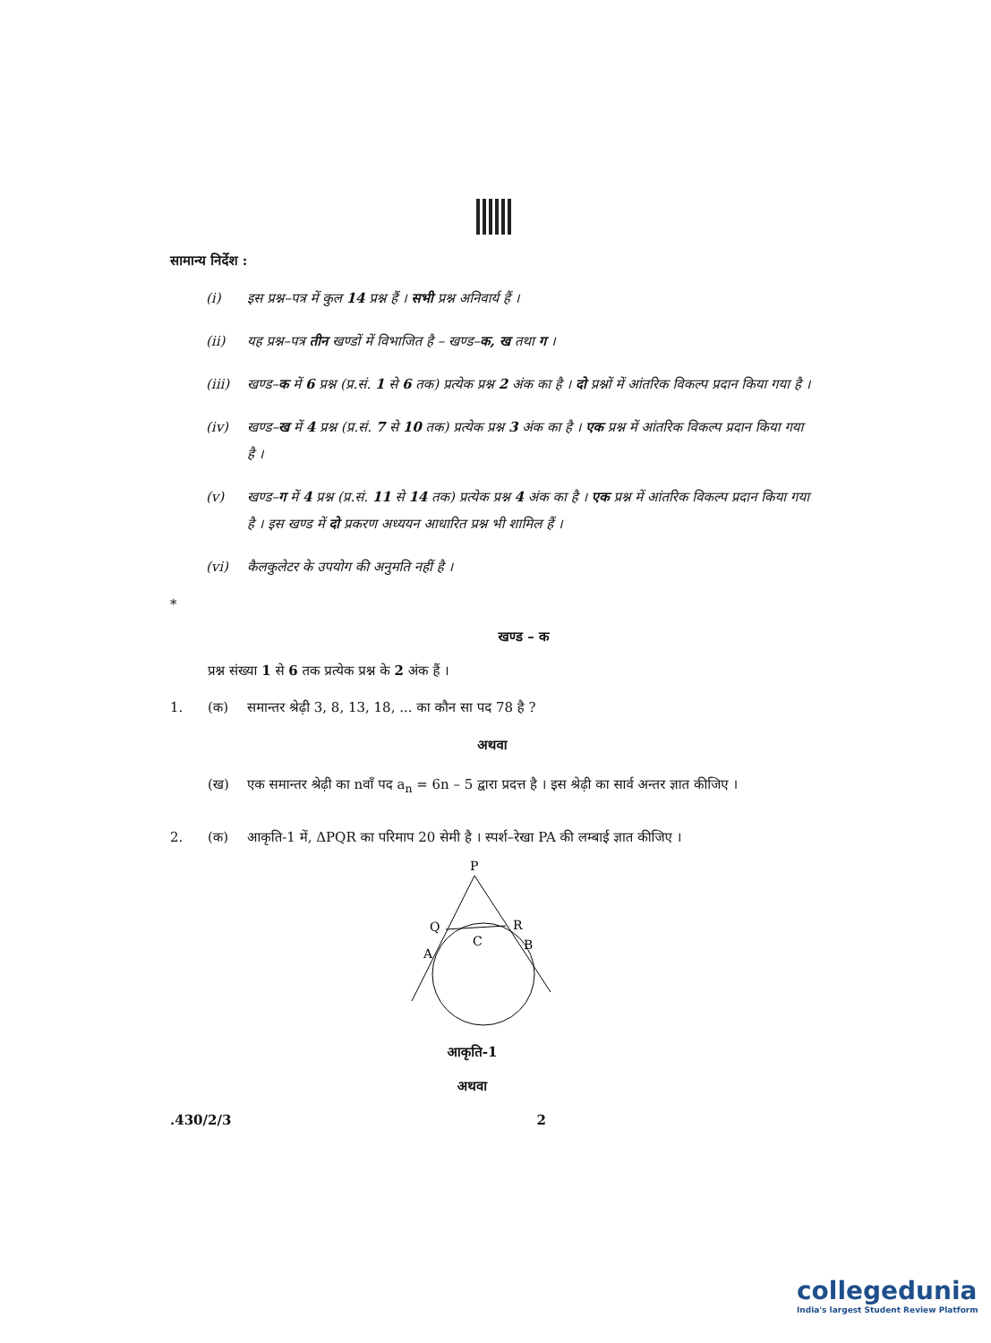सामान्य निर्देश :
(i) इस प्रश्न–पत्र में कुल 14 प्रश्न हैं । सभी प्रश्न अनिवार्य हैं ।
(ii) यह प्रश्न–पत्र तीन खण्डों में विभाजित है – खण्ड–क, ख तथा ग ।
(iii) खण्ड–क में 6 प्रश्न (प्र.सं. 1 से 6 तक) प्रत्येक प्रश्न 2 अंक का है । दो प्रश्नों में आंतरिक विकल्प प्रदान किया गया है ।
(iv) खण्ड–ख में 4 प्रश्न (प्र.सं. 7 से 10 तक) प्रत्येक प्रश्न 3 अंक का है । एक प्रश्न में आंतरिक विकल्प प्रदान किया गया है ।
(v) खण्ड–ग में 4 प्रश्न (प्र.सं. 11 से 14 तक) प्रत्येक प्रश्न 4 अंक का है । एक प्रश्न में आंतरिक विकल्प प्रदान किया गया है । इस खण्ड में दो प्रकरण अध्ययन आधारित प्रश्न भी शामिल हैं ।
(vi) कैलकुलेटर के उपयोग की अनुमति नहीं है ।
*
खण्ड – क
प्रश्न संख्या 1 से 6 तक प्रत्येक प्रश्न के 2 अंक हैं ।
1. (क) समान्तर श्रेढ़ी 3, 8, 13, 18, ... का कौन सा पद 78 है ?
अथवा
(ख) एक समान्तर श्रेढ़ी का nवाँ पद a<sub>n</sub> = 6n – 5 द्वारा प्रदत्त है । इस श्रेढ़ी का सार्व अन्तर ज्ञात कीजिए ।
2. (क) आकृति-1 में, ΔPQR का परिमाप 20 सेमी है । स्पर्श–रेखा PA की लम्बाई ज्ञात कीजिए ।
P
Q
R
C
A
B
आकृति-1
अथवा
.430/2/3 2
collegedunia
India's largest Student Review Platform